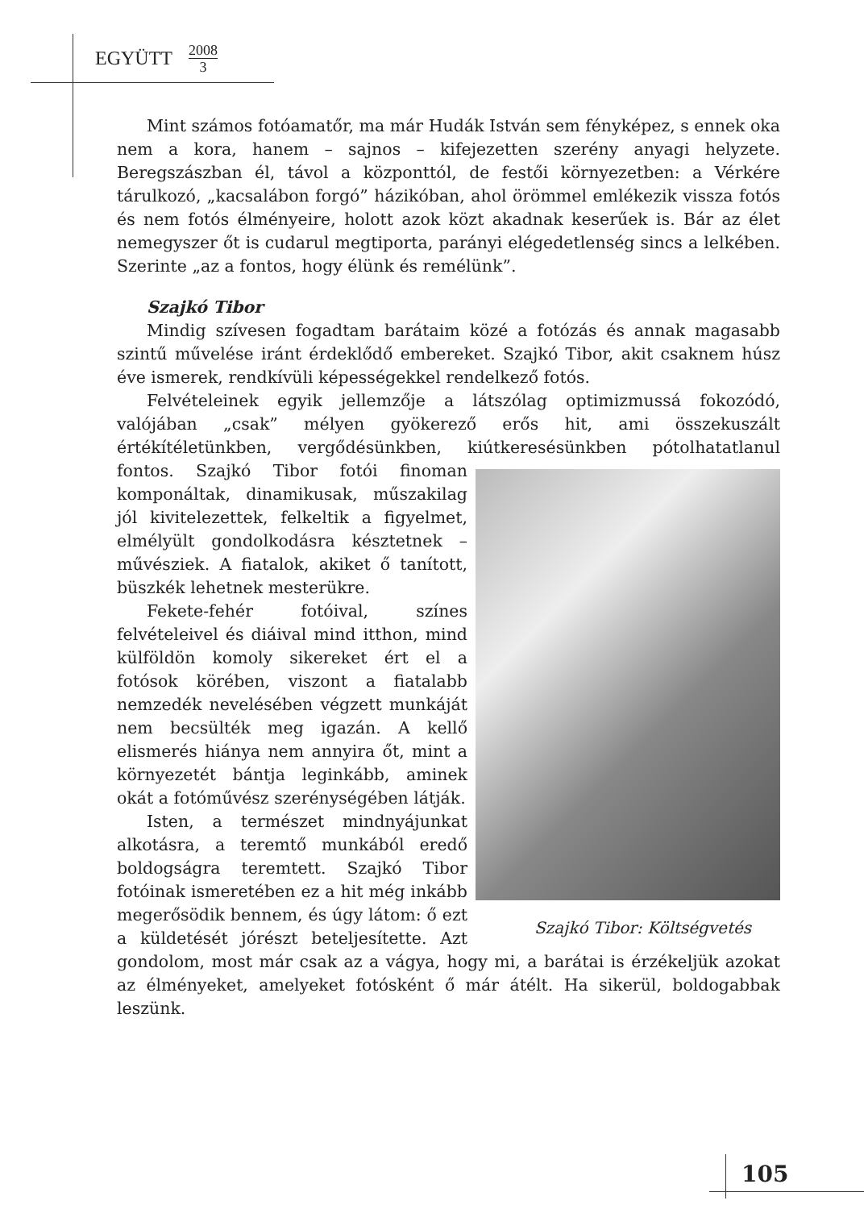EGYÜTT 2008 3
Mint számos fotóamatőr, ma már Hudák István sem fényképez, s ennek oka nem a kora, hanem – sajnos – kifejezetten szerény anyagi helyzete. Beregszászban él, távol a központtól, de festői környezetben: a Vérkére tárulkozó, „kacsalábon forgó” házikóban, ahol örömmel emlékezik vissza fotós és nem fotós élményeire, holott azok közt akadnak keserűek is. Bár az élet nemegyszer őt is cudarul megtiporta, parányi elégedetlenség sincs a lelkében. Szerinte „az a fontos, hogy élünk és remélünk”.
Szajkó Tibor
Mindig szívesen fogadtam barátaim közé a fotózás és annak magasabb szintű művelése iránt érdeklődő embereket. Szajkó Tibor, akit csaknem húsz éve ismerek, rendkívüli képességekkel rendelkező fotós.
Felvételeinek egyik jellemzője a látszólag optimizmussá fokozódó, valójában „csak” mélyen gyökerező erős hit, ami összekuszált értékítéletünkben, vergődésünkben, kiútkeresésünkben pótolhatatlanul Szajkó Tibor: Költségvetés fontos. Szajkó Tibor fotói finoman komponáltak, dinamikusak, műszakilag jól kivitelezettek, felkeltik a figyelmet, elmélyült gondolkodásra késztetnek – művésziek. A fiatalok, akiket ő tanított, büszkék lehetnek mesterükre.
Fekete-fehér fotóival, színes felvételeivel és diáival mind itthon, mind külföldön komoly sikereket ért el a fotósok körében, viszont a fiatalabb nemzedék nevelésében végzett munkáját nem becsülték meg igazán. A kellő elismerés hiánya nem annyira őt, mint a környezetét bántja leginkább, aminek okát a fotóművész szerénységében látják.
Isten, a természet mindnyájunkat alkotásra, a teremtő munkából eredő boldogságra teremtett. Szajkó Tibor fotóinak ismeretében ez a hit még inkább megerősödik bennem, és úgy látom: ő ezt a küldetését jórészt beteljesítette. Azt gondolom, most már csak az a vágya, hogy mi, a barátai is érzékeljük azokat az élményeket, amelyeket fotósként ő már átélt. Ha sikerül, boldogabbak leszünk.
105